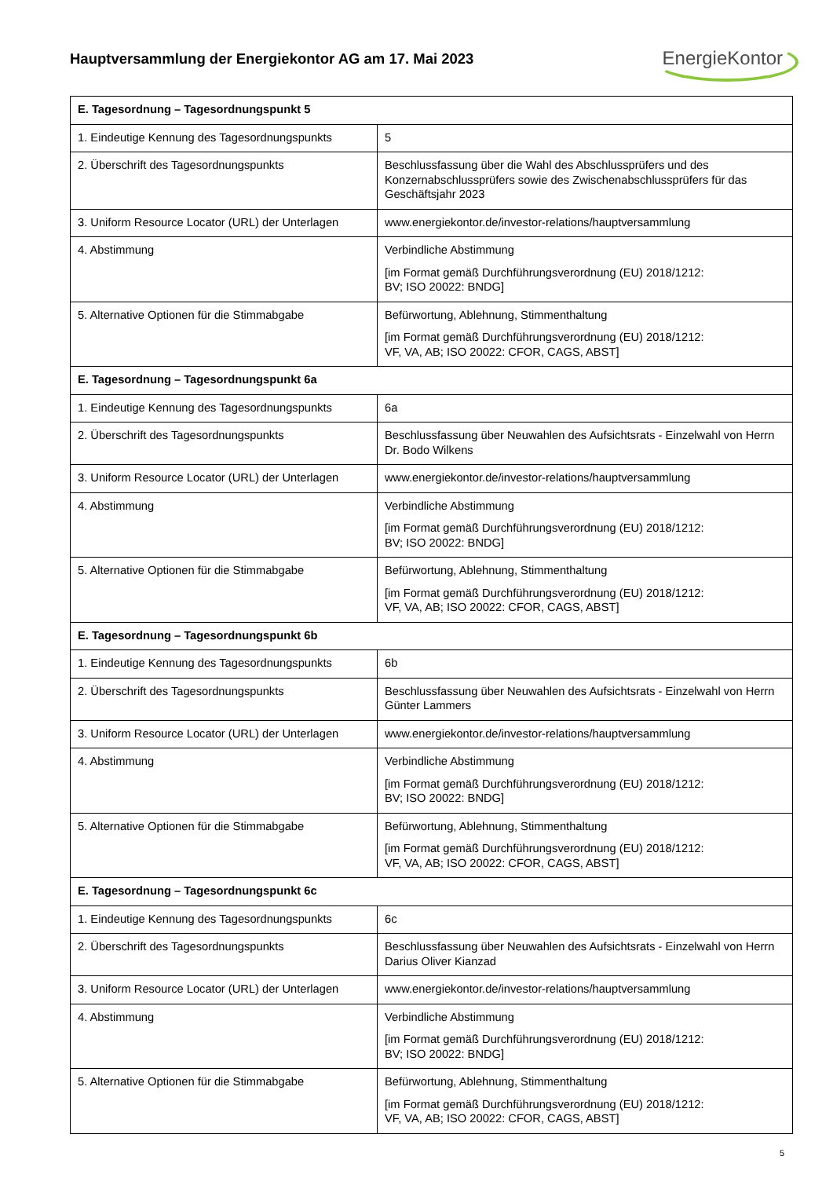Hauptversammlung der Energiekontor AG am 17. Mai 2023
EnergieKontor
| E. Tagesordnung – Tagesordnungspunkt 5 | |
| --- | --- |
| 1. Eindeutige Kennung des Tagesordnungspunkts | 5 |
| 2. Überschrift des Tagesordnungspunkts | Beschlussfassung über die Wahl des Abschlussprüfers und des Konzernabschlussprüfers sowie des Zwischenabschlussprüfers für das Geschäftsjahr 2023 |
| 3. Uniform Resource Locator (URL) der Unterlagen | www.energiekontor.de/investor-relations/hauptversammlung |
| 4. Abstimmung | Verbindliche Abstimmung [im Format gemäß Durchführungsverordnung (EU) 2018/1212: BV; ISO 20022: BNDG] |
| 5. Alternative Optionen für die Stimmabgabe | Befürwortung, Ablehnung, Stimmenthaltung [im Format gemäß Durchführungsverordnung (EU) 2018/1212: VF, VA, AB; ISO 20022: CFOR, CAGS, ABST] |
| E. Tagesordnung – Tagesordnungspunkt 6a | |
| 1. Eindeutige Kennung des Tagesordnungspunkts | 6a |
| 2. Überschrift des Tagesordnungspunkts | Beschlussfassung über Neuwahlen des Aufsichtsrats - Einzelwahl von Herrn Dr. Bodo Wilkens |
| 3. Uniform Resource Locator (URL) der Unterlagen | www.energiekontor.de/investor-relations/hauptversammlung |
| 4. Abstimmung | Verbindliche Abstimmung [im Format gemäß Durchführungsverordnung (EU) 2018/1212: BV; ISO 20022: BNDG] |
| 5. Alternative Optionen für die Stimmabgabe | Befürwortung, Ablehnung, Stimmenthaltung [im Format gemäß Durchführungsverordnung (EU) 2018/1212: VF, VA, AB; ISO 20022: CFOR, CAGS, ABST] |
| E. Tagesordnung – Tagesordnungspunkt 6b | |
| 1. Eindeutige Kennung des Tagesordnungspunkts | 6b |
| 2. Überschrift des Tagesordnungspunkts | Beschlussfassung über Neuwahlen des Aufsichtsrats - Einzelwahl von Herrn Günter Lammers |
| 3. Uniform Resource Locator (URL) der Unterlagen | www.energiekontor.de/investor-relations/hauptversammlung |
| 4. Abstimmung | Verbindliche Abstimmung [im Format gemäß Durchführungsverordnung (EU) 2018/1212: BV; ISO 20022: BNDG] |
| 5. Alternative Optionen für die Stimmabgabe | Befürwortung, Ablehnung, Stimmenthaltung [im Format gemäß Durchführungsverordnung (EU) 2018/1212: VF, VA, AB; ISO 20022: CFOR, CAGS, ABST] |
| E. Tagesordnung – Tagesordnungspunkt 6c | |
| 1. Eindeutige Kennung des Tagesordnungspunkts | 6c |
| 2. Überschrift des Tagesordnungspunkts | Beschlussfassung über Neuwahlen des Aufsichtsrats - Einzelwahl von Herrn Darius Oliver Kianzad |
| 3. Uniform Resource Locator (URL) der Unterlagen | www.energiekontor.de/investor-relations/hauptversammlung |
| 4. Abstimmung | Verbindliche Abstimmung [im Format gemäß Durchführungsverordnung (EU) 2018/1212: BV; ISO 20022: BNDG] |
| 5. Alternative Optionen für die Stimmabgabe | Befürwortung, Ablehnung, Stimmenthaltung [im Format gemäß Durchführungsverordnung (EU) 2018/1212: VF, VA, AB; ISO 20022: CFOR, CAGS, ABST] |
5